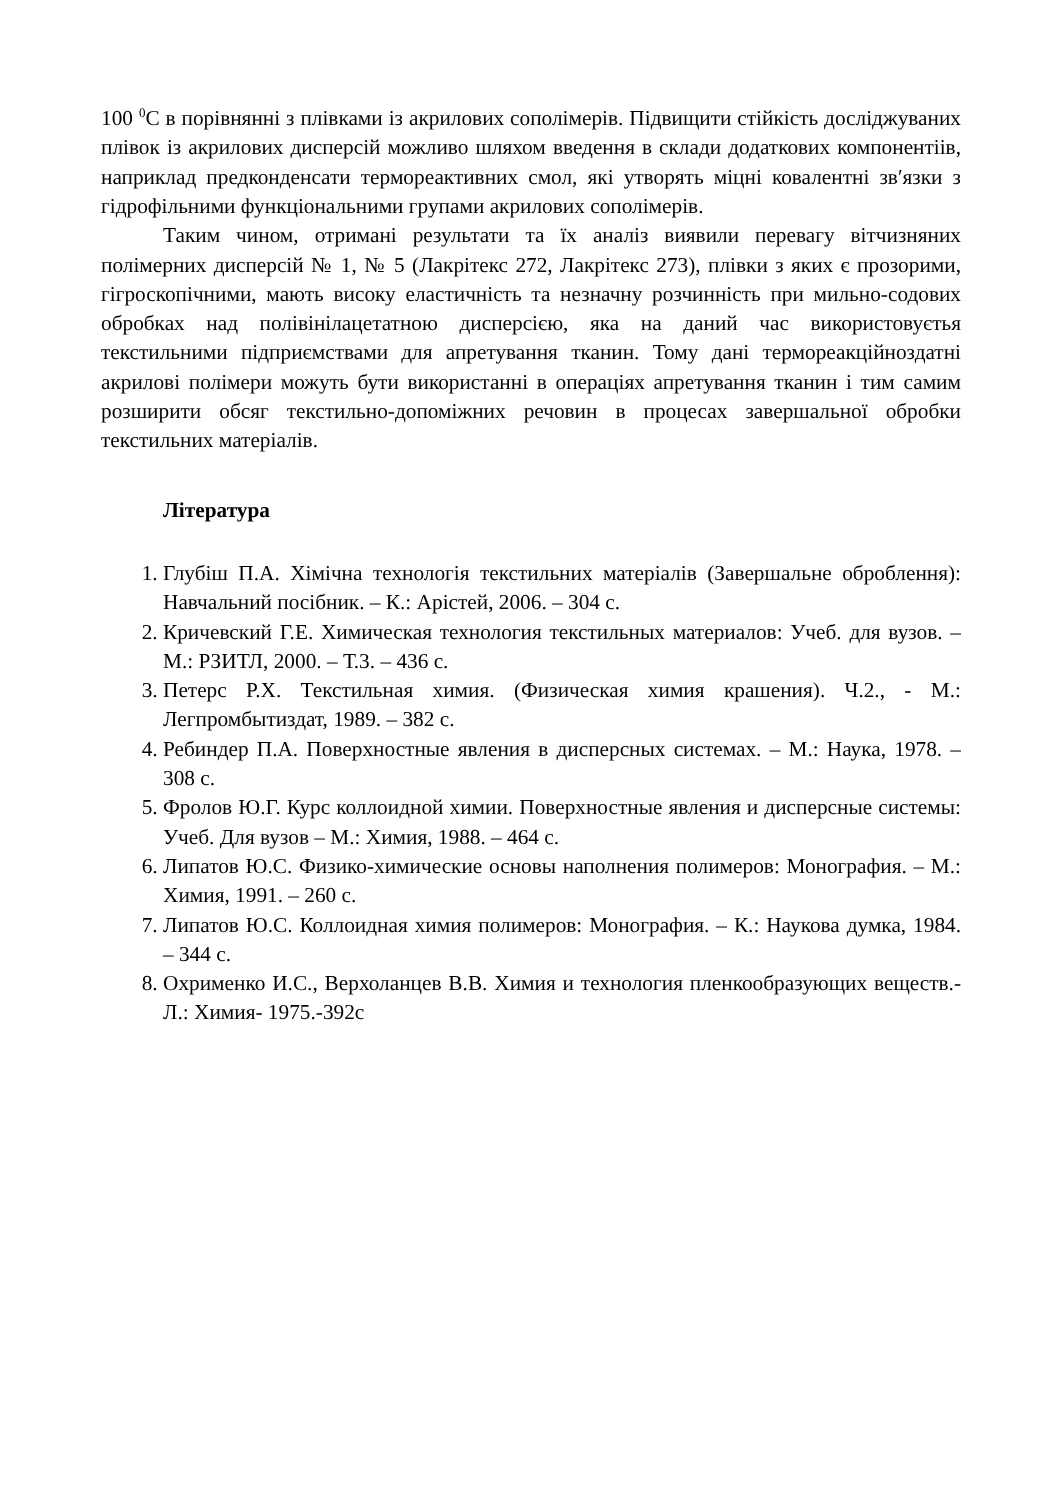100 <sup>0</sup>С в порівнянні з плівками із акрилових сополімерів. Підвищити стійкість досліджуваних плівок із акрилових дисперсій можливо шляхом введення в склади додаткових компонентіів, наприклад предконденсати термореактивних смол, які утворять міцні ковалентні зв′язки з гідрофільними функціональними групами акрилових сополімерів.
Таким чином, отримані результати та їх аналіз виявили перевагу вітчизняних полімерних дисперсій № 1, № 5 (Лакрітекс 272, Лакрітекс 273), плівки з яких є прозорими, гігроскопічними, мають високу еластичність та незначну розчинність при мильно-содових обробках над полівінілацетатною дисперсією, яка на даний час використовуєтья текстильними підприємствами для апретування тканин. Тому дані термореакційноздатні акрилові полімери можуть бути використанні в операціях апретування тканин і тим самим розширити обсяг текстильно-допоміжних речовин в процесах завершальної обробки текстильних матеріалів.
Література
1. Глубіш П.А. Хімічна технологія текстильних матеріалів (Завершальне оброблення): Навчальний посібник. – К.: Арістей, 2006. – 304 с.
2. Кричевский Г.Е. Химическая технология текстильных материалов: Учеб. для вузов. – М.: РЗИТЛ, 2000. – Т.3. – 436 с.
3. Петерс Р.Х. Текстильная химия. (Физическая химия крашения). Ч.2., - М.: Легпромбытиздат, 1989. – 382 с.
4. Ребиндер П.А. Поверхностные явления в дисперсных системах. – М.: Наука, 1978. – 308 с.
5. Фролов Ю.Г. Курс коллоидной химии. Поверхностные явления и дисперсные системы: Учеб. Для вузов – М.: Химия, 1988. – 464 с.
6. Липатов Ю.С. Физико-химические основы наполнения полимеров: Монография. – М.: Химия, 1991. – 260 с.
7. Липатов Ю.С. Коллоидная химия полимеров: Монография. – К.: Наукова думка, 1984. – 344 с.
8. Охрименко И.С., Верхоланцев В.В. Химия и технология пленкообразующих веществ.- Л.: Химия- 1975.-392с